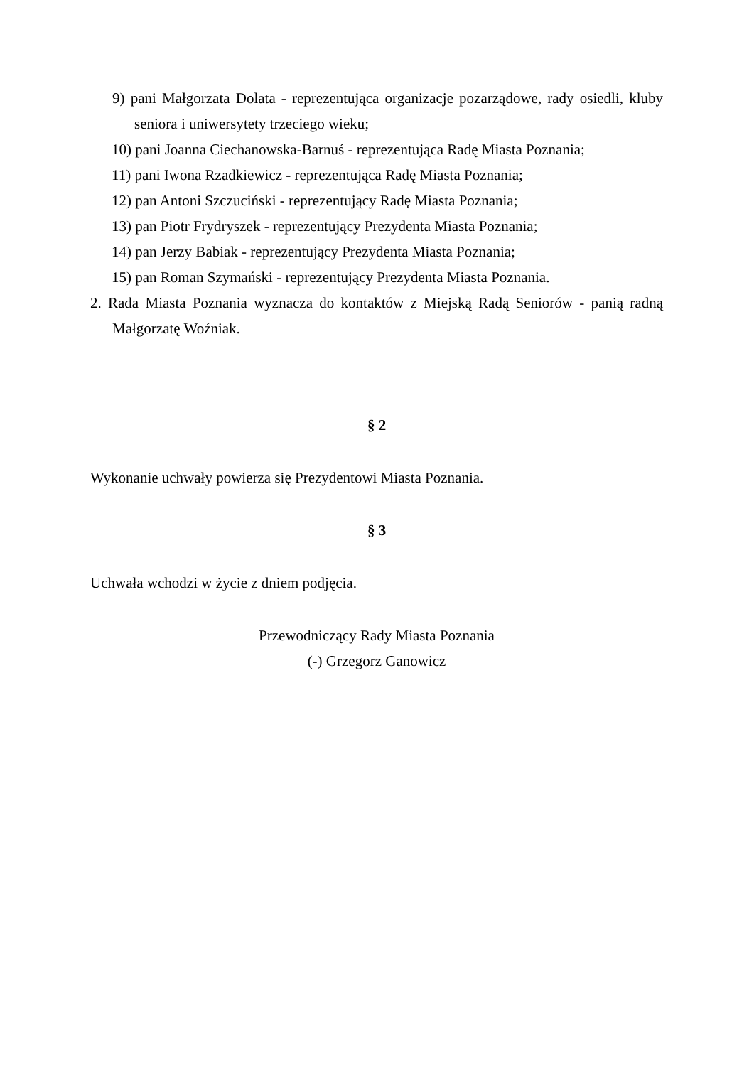9) pani Małgorzata Dolata - reprezentująca organizacje pozarządowe, rady osiedli, kluby seniora i uniwersytety trzeciego wieku;
10) pani Joanna Ciechanowska-Barnuś - reprezentująca Radę Miasta Poznania;
11) pani Iwona Rzadkiewicz - reprezentująca Radę Miasta Poznania;
12) pan Antoni Szczuciński - reprezentujący Radę Miasta Poznania;
13) pan Piotr Frydryszek - reprezentujący Prezydenta Miasta Poznania;
14) pan Jerzy Babiak - reprezentujący Prezydenta Miasta Poznania;
15) pan Roman Szymański - reprezentujący Prezydenta Miasta Poznania.
2. Rada Miasta Poznania wyznacza do kontaktów z Miejską Radą Seniorów - panią radną Małgorzatę Woźniak.
§ 2
Wykonanie uchwały powierza się Prezydentowi Miasta Poznania.
§ 3
Uchwała wchodzi w życie z dniem podjęcia.
Przewodniczący Rady Miasta Poznania
(-) Grzegorz Ganowicz